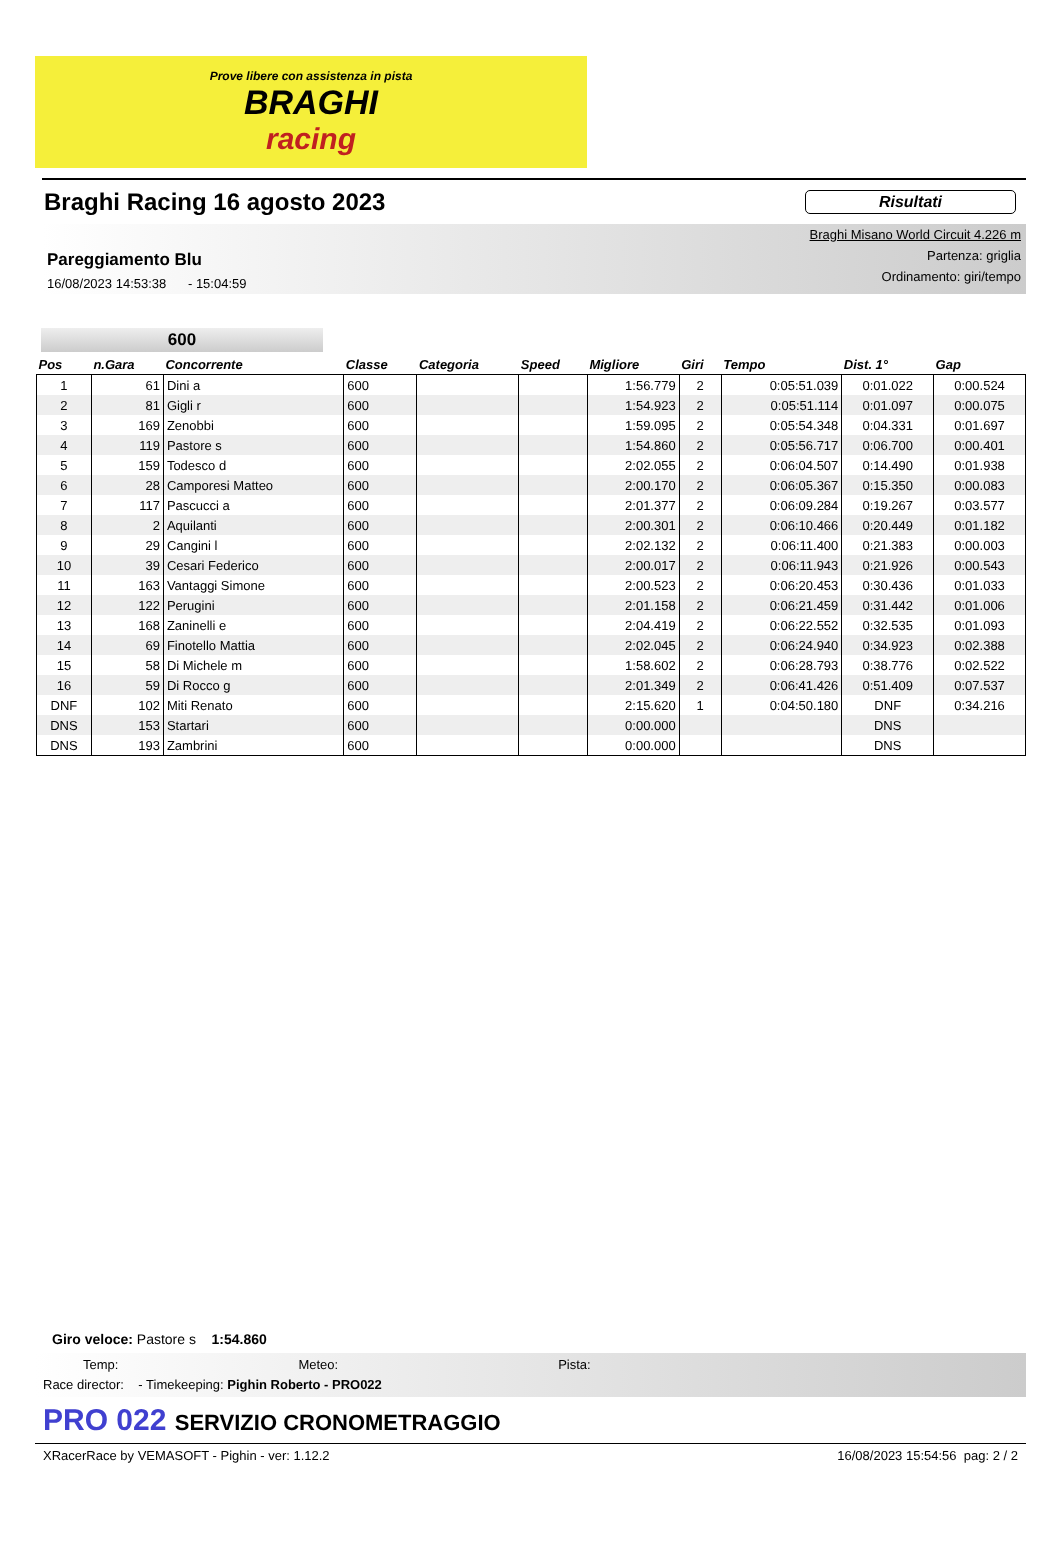Prove libere con assistenza in pista
BRAGHI
racing
Braghi Racing 16 agosto 2023
Risultati
Pareggiamento Blu
16/08/2023 14:53:38 - 15:04:59
Braghi Misano World Circuit 4.226 m
Partenza: griglia
Ordinamento: giri/tempo
600
| Pos | n.Gara | Concorrente | Classe | Categoria | Speed | Migliore | Giri | Tempo | Dist. 1° | Gap |
| --- | --- | --- | --- | --- | --- | --- | --- | --- | --- | --- |
| 1 | 61 | Dini a | 600 | | | 1:56.779 | 2 | 0:05:51.039 | 0:01.022 | 0:00.524 |
| 2 | 81 | Gigli r | 600 | | | 1:54.923 | 2 | 0:05:51.114 | 0:01.097 | 0:00.075 |
| 3 | 169 | Zenobbi | 600 | | | 1:59.095 | 2 | 0:05:54.348 | 0:04.331 | 0:01.697 |
| 4 | 119 | Pastore s | 600 | | | 1:54.860 | 2 | 0:05:56.717 | 0:06.700 | 0:00.401 |
| 5 | 159 | Todesco d | 600 | | | 2:02.055 | 2 | 0:06:04.507 | 0:14.490 | 0:01.938 |
| 6 | 28 | Camporesi Matteo | 600 | | | 2:00.170 | 2 | 0:06:05.367 | 0:15.350 | 0:00.083 |
| 7 | 117 | Pascucci a | 600 | | | 2:01.377 | 2 | 0:06:09.284 | 0:19.267 | 0:03.577 |
| 8 | 2 | Aquilanti | 600 | | | 2:00.301 | 2 | 0:06:10.466 | 0:20.449 | 0:01.182 |
| 9 | 29 | Cangini l | 600 | | | 2:02.132 | 2 | 0:06:11.400 | 0:21.383 | 0:00.003 |
| 10 | 39 | Cesari Federico | 600 | | | 2:00.017 | 2 | 0:06:11.943 | 0:21.926 | 0:00.543 |
| 11 | 163 | Vantaggi Simone | 600 | | | 2:00.523 | 2 | 0:06:20.453 | 0:30.436 | 0:01.033 |
| 12 | 122 | Perugini | 600 | | | 2:01.158 | 2 | 0:06:21.459 | 0:31.442 | 0:01.006 |
| 13 | 168 | Zaninelli e | 600 | | | 2:04.419 | 2 | 0:06:22.552 | 0:32.535 | 0:01.093 |
| 14 | 69 | Finotello Mattia | 600 | | | 2:02.045 | 2 | 0:06:24.940 | 0:34.923 | 0:02.388 |
| 15 | 58 | Di Michele m | 600 | | | 1:58.602 | 2 | 0:06:28.793 | 0:38.776 | 0:02.522 |
| 16 | 59 | Di Rocco g | 600 | | | 2:01.349 | 2 | 0:06:41.426 | 0:51.409 | 0:07.537 |
| DNF | 102 | Miti Renato | 600 | | | 2:15.620 | 1 | 0:04:50.180 | DNF | 0:34.216 |
| DNS | 153 | Startari | 600 | | | 0:00.000 | | | DNS | |
| DNS | 193 | Zambrini | 600 | | | 0:00.000 | | | DNS | |
Giro veloce: Pastore s 1:54.860
Temp: Meteo: Pista:
Race director: - Timekeeping: Pighin Roberto - PRO022
PRO 022 SERVIZIO CRONOMETRAGGIO
XRacerRace by VEMASOFT - Pighin - ver: 1.12.2 16/08/2023 15:54:56 pag: 2 / 2